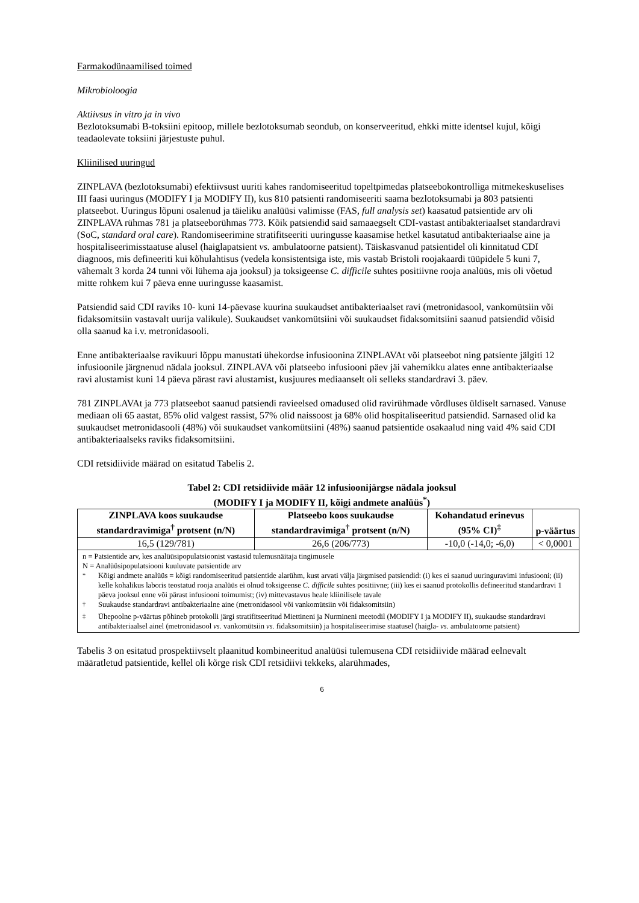Farmakodünaamilised toimed
Mikrobioloogia
Aktiivsus in vitro ja in vivo
Bezlotoksumabi B-toksiini epitoop, millele bezlotoksumab seondub, on konserveeritud, ehkki mitte identsel kujul, kõigi teadaolevate toksiini järjestuste puhul.
Kliinilised uuringud
ZINPLAVA (bezlotoksumabi) efektiivsust uuriti kahes randomiseeritud topeltpimedas platseebokontrolliga mitmekeskuselises III faasi uuringus (MODIFY I ja MODIFY II), kus 810 patsienti randomiseeriti saama bezlotoksumabi ja 803 patsienti platseebot. Uuringus lõpuni osalenud ja täieliku analüüsi valimisse (FAS, full analysis set) kaasatud patsientide arv oli ZINPLAVA rühmas 781 ja platseeborühmas 773. Kõik patsiendid said samaaegselt CDI-vastast antibakteriaalset standardravi (SoC, standard oral care). Randomiseerimine stratifitseeriti uuringusse kaasamise hetkel kasutatud antibakteriaalse aine ja hospitaliseerimisstaatuse alusel (haiglapatsient vs. ambulatoorne patsient). Täiskasvanud patsientidel oli kinnitatud CDI diagnoos, mis defineeriti kui kõhulahtisus (vedela konsistentsiga iste, mis vastab Bristoli roojakaardi tüüpidele 5 kuni 7, vähemalt 3 korda 24 tunni või lühema aja jooksul) ja toksigeense C. difficile suhtes positiivne rooja analüüs, mis oli võetud mitte rohkem kui 7 päeva enne uuringusse kaasamist.
Patsiendid said CDI raviks 10- kuni 14-päevase kuurina suukaudset antibakteriaalset ravi (metronidasool, vankomütsiin või fidaksomitsiin vastavalt uurija valikule). Suukaudset vankomütsiini või suukaudset fidaksomitsiini saanud patsiendid võisid olla saanud ka i.v. metronidasooli.
Enne antibakteriaalse ravikuuri lõppu manustati ühekordse infusioonina ZINPLAVAt või platseebot ning patsiente jälgiti 12 infusioonile järgnenud nädala jooksul. ZINPLAVA või platseebo infusiooni päev jäi vahemikku alates enne antibakteriaalse ravi alustamist kuni 14 päeva pärast ravi alustamist, kusjuures mediaanselt oli selleks standardravi 3. päev.
781 ZINPLAVAt ja 773 platseebot saanud patsiendi ravieelsed omadused olid ravirühmade võrdluses üldiselt sarnased. Vanuse mediaan oli 65 aastat, 85% olid valgest rassist, 57% olid naissoost ja 68% olid hospitaliseeritud patsiendid. Sarnased olid ka suukaudset metronidasooli (48%) või suukaudset vankomütsiini (48%) saanud patsientide osakaalud ning vaid 4% said CDI antibakteriaalseks raviks fidaksomitsiini.
CDI retsidiivide määrad on esitatud Tabelis 2.
Tabel 2: CDI retsidiivide määr 12 infusioonijärgse nädala jooksul
(MODIFY I ja MODIFY II, kõigi andmete analüüs<sup>*</sup>)
| ZINPLAVA koos suukaudse standardravimiga<sup>†</sup> protsent (n/N) | Platseebo koos suukaudse standardravimiga<sup>†</sup> protsent (n/N) | Kohandatud erinevus (95% CI)<sup>‡</sup> | p-väärtus |
| --- | --- | --- | --- |
| 16,5 (129/781) | 26,6 (206/773) | -10,0 (-14,0; -6,0) | < 0,0001 |
| n = Patsientide arv, kes analüüsipopulatsioonist vastasid tulemusnäitaja tingimusele N = Analüüsipopulatsiooni kuuluvate patsientide arv <sup>*</sup> Kõigi andmete analüüs = kõigi randomiseeritud patsientide alarühm, kust arvati välja järgmised patsiendid: (i) kes ei saanud uuringuravimi infusiooni; (ii) kelle kohalikus laboris teostatud rooja analüüs ei olnud toksigeense C. difficile suhtes positiivne; (iii) kes ei saanud protokollis defineeritud standardravi 1 päeva jooksul enne või pärast infusiooni toimumist; (iv) mittevastavus heale kliinilisele tavale <sup>†</sup> Suukaudse standardravi antibakteriaalne aine (metronidasool või vankomütsiin või fidaksomitsiin) <sup>‡</sup> Ühepoolne p-väärtus põhineb protokolli järgi stratifitseeritud Miettineni ja Nurmineni meetodil (MODIFY I ja MODIFY II), suukaudse standardravi antibakteriaalsel ainel (metronidasool vs. vankomütsiin vs. fidaksomitsiin) ja hospitaliseerimise staatusel (haigla- vs. ambulatoorne patsient) | | | |
Tabelis 3 on esitatud prospektiivselt plaanitud kombineeritud analüüsi tulemusena CDI retsidiivide määrad eelnevalt määratletud patsientide, kellel oli kõrge risk CDI retsidiivi tekkeks, alarühmades,
6